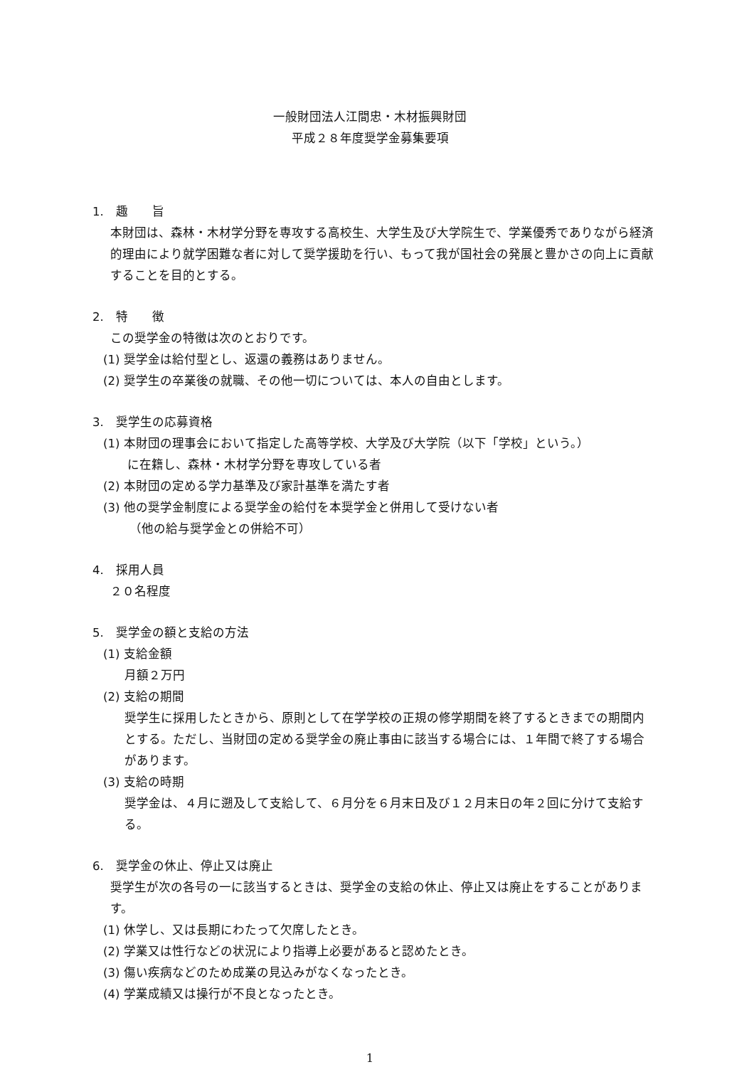一般財団法人江間忠・木材振興財団
平成２８年度奨学金募集要項
1.　趣　　旨
本財団は、森林・木材学分野を専攻する高校生、大学生及び大学院生で、学業優秀でありながら経済的理由により就学困難な者に対して奨学援助を行い、もって我が国社会の発展と豊かさの向上に貢献することを目的とする。
2.　特　　徴
この奨学金の特徴は次のとおりです。
(1) 奨学金は給付型とし、返還の義務はありません。
(2) 奨学生の卒業後の就職、その他一切については、本人の自由とします。
3.　奨学生の応募資格
(1) 本財団の理事会において指定した高等学校、大学及び大学院（以下「学校」という。）
　　に在籍し、森林・木材学分野を専攻している者
(2) 本財団の定める学力基準及び家計基準を満たす者
(3) 他の奨学金制度による奨学金の給付を本奨学金と併用して受けない者
（他の給与奨学金との併給不可）
4.　採用人員
２０名程度
5.　奨学金の額と支給の方法
(1) 支給金額
月額２万円
(2) 支給の期間
奨学生に採用したときから、原則として在学学校の正規の修学期間を終了するときまでの期間内とする。ただし、当財団の定める奨学金の廃止事由に該当する場合には、１年間で終了する場合があります。
(3) 支給の時期
奨学金は、４月に遡及して支給して、６月分を６月末日及び１２月末日の年２回に分けて支給する。
6.　奨学金の休止、停止又は廃止
奨学生が次の各号の一に該当するときは、奨学金の支給の休止、停止又は廃止をすることがあります。
(1) 休学し、又は長期にわたって欠席したとき。
(2) 学業又は性行などの状況により指導上必要があると認めたとき。
(3) 傷い疾病などのため成業の見込みがなくなったとき。
(4) 学業成績又は操行が不良となったとき。
1